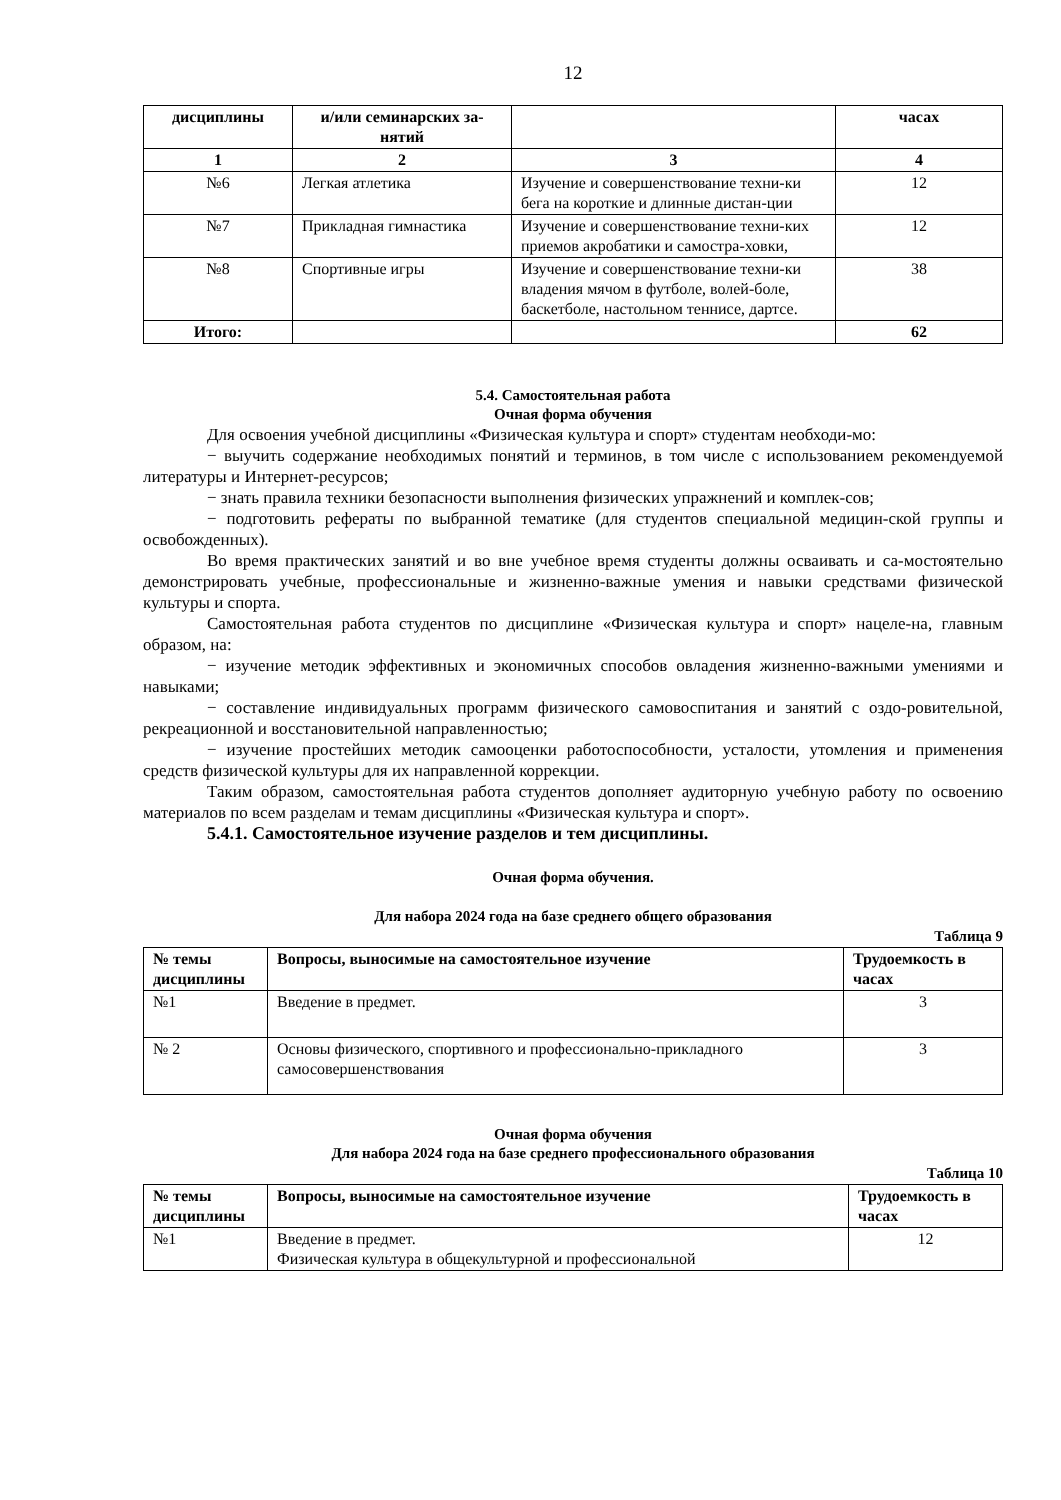12
| дисциплины | и/или семинарских за- нятий | | часах |
| --- | --- | --- | --- |
| 1 | 2 | 3 | 4 |
| №6 | Легкая атлетика | Изучение и совершенствование техни-ки бега на короткие и длинные дистан-ции | 12 |
| №7 | Прикладная гимнастика | Изучение и совершенствование техни-ких приемов акробатики и самостра-ховки, | 12 |
| №8 | Спортивные игры | Изучение и совершенствование техни-ки владения мячом в футболе, волей-боле, баскетболе, настольном теннисе, дартсе. | 38 |
| Итого: | | | 62 |
5.4. Самостоятельная работа
Очная форма обучения
Для освоения учебной дисциплины «Физическая культура и спорт» студентам необходи-мо:
− выучить содержание необходимых понятий и терминов, в том числе с использованием рекомендуемой литературы и Интернет-ресурсов;
− знать правила техники безопасности выполнения физических упражнений и комплек-сов;
− подготовить рефераты по выбранной тематике (для студентов специальной медицин-ской группы и освобожденных).
Во время практических занятий и во вне учебное время студенты должны осваивать и са-мостоятельно демонстрировать учебные, профессиональные и жизненно-важные умения и навыки средствами физической культуры и спорта.
Самостоятельная работа студентов по дисциплине «Физическая культура и спорт» нацеле-на, главным образом, на:
− изучение методик эффективных и экономичных способов овладения жизненно-важными умениями и навыками;
− составление индивидуальных программ физического самовоспитания и занятий с оздо-ровительной, рекреационной и восстановительной направленностью;
− изучение простейших методик самооценки работоспособности, усталости, утомления и применения средств физической культуры для их направленной коррекции.
Таким образом, самостоятельная работа студентов дополняет аудиторную учебную работу по освоению материалов по всем разделам и темам дисциплины «Физическая культура и спорт».
5.4.1. Самостоятельное изучение разделов и тем дисциплины.
Очная форма обучения.
Для набора 2024 года на базе среднего общего образования
Таблица 9
| № темы дисциплины | Вопросы, выносимые на самостоятельное изучение | Трудоемкость в часах |
| --- | --- | --- |
| №1 | Введение в предмет. | 3 |
| № 2 | Основы физического, спортивного и профессионально-прикладного самосовершенствования | 3 |
Очная форма обучения
Для набора 2024 года на базе среднего профессионального образования
Таблица 10
| № темы дисциплины | Вопросы, выносимые на самостоятельное изучение | Трудоемкость в часах |
| --- | --- | --- |
| №1 | Введение в предмет. Физическая культура в общекультурной и профессиональной | 12 |